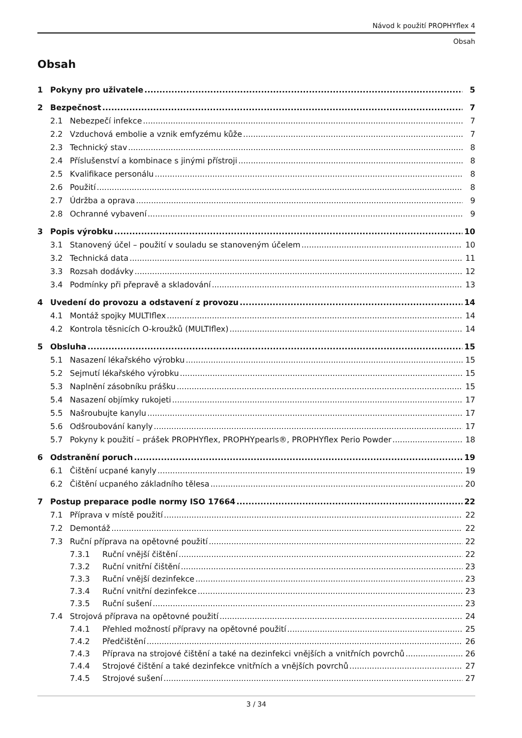Návod k použití PROPHYflex 4
Obsah
Obsah
1 Pokyny pro uživatele 5
2 Bezpečnost 7
2.1 Nebezpečí infekce 7
2.2 Vzduchová embolie a vznik emfyzému kůže 7
2.3 Technický stav 8
2.4 Příslušenství a kombinace s jinými přístroji 8
2.5 Kvalifikace personálu 8
2.6 Použití 8
2.7 Údržba a oprava 9
2.8 Ochranné vybavení 9
3 Popis výrobku 10
3.1 Stanovený účel – použití v souladu se stanoveným účelem 10
3.2 Technická data 11
3.3 Rozsah dodávky 12
3.4 Podmínky při přepravě a skladování 13
4 Uvedení do provozu a odstavení z provozu 14
4.1 Montáž spojky MULTIflex 14
4.2 Kontrola těsnicích O-kroužků (MULTIflex) 14
5 Obsluha 15
5.1 Nasazení lékařského výrobku 15
5.2 Sejmutí lékařského výrobku 15
5.3 Naplnění zásobníku prášku 15
5.4 Nasazení objímky rukojeti 17
5.5 Našroubujte kanylu 17
5.6 Odšroubování kanyly 17
5.7 Pokyny k použití – prášek PROPHYflex, PROPHYpearls®, PROPHYflex Perio Powder 18
6 Odstranění poruch 19
6.1 Čištění ucpané kanyly 19
6.2 Čištění ucpaného základního tělesa 20
7 Postup preparace podle normy ISO 17664 22
7.1 Příprava v místě použití 22
7.2 Demontáž 22
7.3 Ruční příprava na opětovné použití 22
7.3.1 Ruční vnější čištění 22
7.3.2 Ruční vnitřní čištění 23
7.3.3 Ruční vnější dezinfekce 23
7.3.4 Ruční vnitřní dezinfekce 23
7.3.5 Ruční sušení 23
7.4 Strojová příprava na opětovné použití 24
7.4.1 Přehled možností přípravy na opětovné použití 25
7.4.2 Předčištění 26
7.4.3 Příprava na strojové čištění a také na dezinfekci vnějších a vnitřních povrchů 26
7.4.4 Strojové čištění a také dezinfekce vnitřních a vnějších povrchů 27
7.4.5 Strojové sušení 27
3 / 34